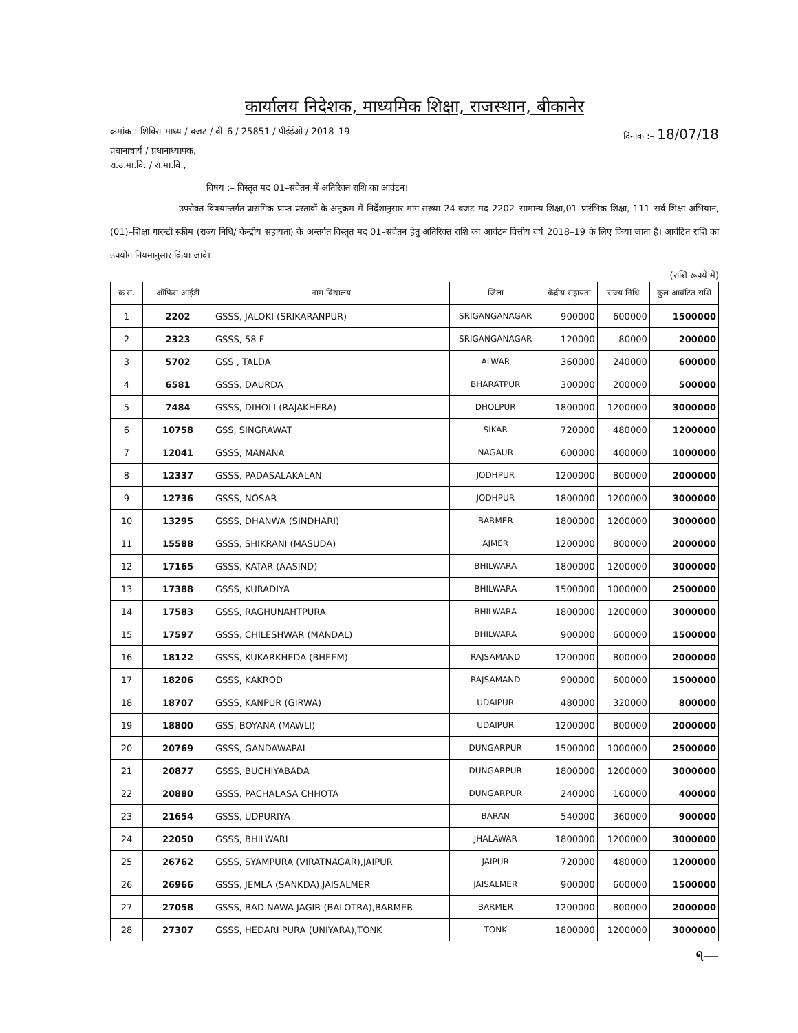कार्यालय निदेशक, माध्यमिक शिक्षा, राजस्थान, बीकानेर
क्रमांक : शिविरा–माध्य / बजट / बी–6 / 25851 / पीईईओ / 2018–19 दिनांक :– 18/07/18
प्रधानाचार्य / प्रधानाध्यापक,
रा.उ.मा.वि. / रा.मा.वि.,
विषय :– विस्तृत मद 01–संवेतन में अतिरिक्त राशि का आवंटन।
उपरोक्त विषयान्तर्गत प्रासंगिक प्राप्त प्रस्तावों के अनुक्रम में निर्देशानुसार मांग संख्या 24 बजट मद 2202–सामान्य शिक्षा,01–प्रारंभिक शिक्षा, 111–सर्व शिक्षा अभियान, (01)–शिक्षा गारन्टी स्कीम (राज्य निधि/ केन्द्रीय सहायता) के अन्तर्गत विस्तृत मद 01–संवेतन हेतु अतिरिक्त राशि का आवंटन वित्तीय वर्ष 2018–19 के लिए किया जाता है। आवंटित राशि का उपयोग नियमानुसार किया जावे।
(राशि रूपयें में)
| क्र सं. | ऑफिस आईडी | नाम विद्यालय | जिला | केंद्रीय सहायता | राज्य निधि | कुल आवंटित राशि |
| --- | --- | --- | --- | --- | --- | --- |
| 1 | 2202 | GSSS, JALOKI (SRIKARANPUR) | SRIGANGANAGAR | 900000 | 600000 | 1500000 |
| 2 | 2323 | GSSS, 58 F | SRIGANGANAGAR | 120000 | 80000 | 200000 |
| 3 | 5702 | GSS , TALDA | ALWAR | 360000 | 240000 | 600000 |
| 4 | 6581 | GSSS, DAURDA | BHARATPUR | 300000 | 200000 | 500000 |
| 5 | 7484 | GSSS, DIHOLI (RAJAKHERA) | DHOLPUR | 1800000 | 1200000 | 3000000 |
| 6 | 10758 | GSS, SINGRAWAT | SIKAR | 720000 | 480000 | 1200000 |
| 7 | 12041 | GSSS, MANANA | NAGAUR | 600000 | 400000 | 1000000 |
| 8 | 12337 | GSSS, PADASALAKALAN | JODHPUR | 1200000 | 800000 | 2000000 |
| 9 | 12736 | GSSS, NOSAR | JODHPUR | 1800000 | 1200000 | 3000000 |
| 10 | 13295 | GSSS, DHANWA (SINDHARI) | BARMER | 1800000 | 1200000 | 3000000 |
| 11 | 15588 | GSSS, SHIKRANI (MASUDA) | AJMER | 1200000 | 800000 | 2000000 |
| 12 | 17165 | GSSS, KATAR (AASIND) | BHILWARA | 1800000 | 1200000 | 3000000 |
| 13 | 17388 | GSSS, KURADIYA | BHILWARA | 1500000 | 1000000 | 2500000 |
| 14 | 17583 | GSSS, RAGHUNAHTPURA | BHILWARA | 1800000 | 1200000 | 3000000 |
| 15 | 17597 | GSSS, CHILESHWAR (MANDAL) | BHILWARA | 900000 | 600000 | 1500000 |
| 16 | 18122 | GSSS, KUKARKHEDA (BHEEM) | RAJSAMAND | 1200000 | 800000 | 2000000 |
| 17 | 18206 | GSSS, KAKROD | RAJSAMAND | 900000 | 600000 | 1500000 |
| 18 | 18707 | GSSS, KANPUR (GIRWA) | UDAIPUR | 480000 | 320000 | 800000 |
| 19 | 18800 | GSS, BOYANA (MAWLI) | UDAIPUR | 1200000 | 800000 | 2000000 |
| 20 | 20769 | GSSS, GANDAWAPAL | DUNGARPUR | 1500000 | 1000000 | 2500000 |
| 21 | 20877 | GSSS, BUCHIYABADA | DUNGARPUR | 1800000 | 1200000 | 3000000 |
| 22 | 20880 | GSSS, PACHALASA CHHOTA | DUNGARPUR | 240000 | 160000 | 400000 |
| 23 | 21654 | GSSS, UDPURIYA | BARAN | 540000 | 360000 | 900000 |
| 24 | 22050 | GSSS, BHILWARI | JHALAWAR | 1800000 | 1200000 | 3000000 |
| 25 | 26762 | GSSS, SYAMPURA (VIRATNAGAR),JAIPUR | JAIPUR | 720000 | 480000 | 1200000 |
| 26 | 26966 | GSSS, JEMLA (SANKDA),JAISALMER | JAISALMER | 900000 | 600000 | 1500000 |
| 27 | 27058 | GSSS, BAD NAWA JAGIR (BALOTRA),BARMER | BARMER | 1200000 | 800000 | 2000000 |
| 28 | 27307 | GSSS, HEDARI PURA (UNIYARA),TONK | TONK | 1800000 | 1200000 | 3000000 |
ঀ—